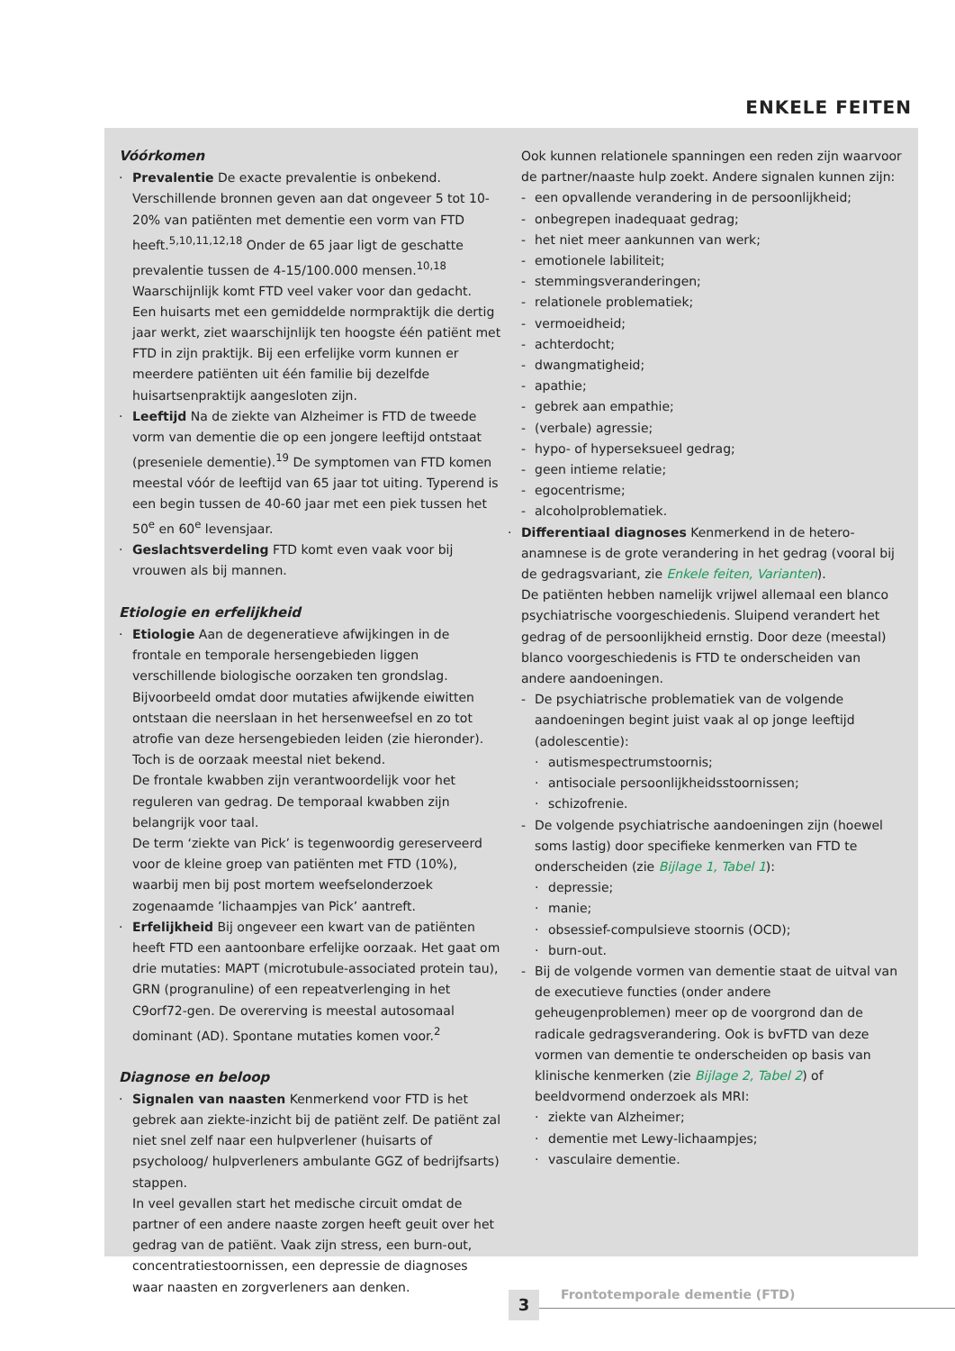ENKELE FEITEN
Vóórkomen
Prevalentie De exacte prevalentie is onbekend. Verschillende bronnen geven aan dat ongeveer 5 tot 10-20% van patiënten met dementie een vorm van FTD heeft.<sup>5,10,11,12,18</sup> Onder de 65 jaar ligt de geschatte prevalentie tussen de 4-15/100.000 mensen.<sup>10,18</sup> Waarschijnlijk komt FTD veel vaker voor dan gedacht.
Een huisarts met een gemiddelde normpraktijk die dertig jaar werkt, ziet waarschijnlijk ten hoogste één patiënt met FTD in zijn praktijk. Bij een erfelijke vorm kunnen er meerdere patiënten uit één familie bij dezelfde huisartsenpraktijk aangesloten zijn.
Leeftijd Na de ziekte van Alzheimer is FTD de tweede vorm van dementie die op een jongere leeftijd ontstaat (preseniele dementie).<sup>19</sup> De symptomen van FTD komen meestal vóór de leeftijd van 65 jaar tot uiting. Typerend is een begin tussen de 40-60 jaar met een piek tussen het 50<sup>e</sup> en 60<sup>e</sup> levensjaar.
Geslachtsverdeling FTD komt even vaak voor bij vrouwen als bij mannen.
Etiologie en erfelijkheid
Etiologie Aan de degeneratieve afwijkingen in de frontale en temporale hersengebieden liggen verschillende biologische oorzaken ten grondslag. Bijvoorbeeld omdat door mutaties afwijkende eiwitten ontstaan die neerslaan in het hersenweefsel en zo tot atrofie van deze hersengebieden leiden (zie hieronder). Toch is de oorzaak meestal niet bekend.
De frontale kwabben zijn verantwoordelijk voor het reguleren van gedrag. De temporaal kwabben zijn belangrijk voor taal.
De term ‘ziekte van Pick’ is tegenwoordig gereserveerd voor de kleine groep van patiënten met FTD (10%), waarbij men bij post mortem weefselonderzoek zogenaamde ’lichaampjes van Pick’ aantreft.
Erfelijkheid Bij ongeveer een kwart van de patiënten heeft FTD een aantoonbare erfelijke oorzaak. Het gaat om drie mutaties: MAPT (microtubule-associated protein tau), GRN (progranuline) of een repeatverlenging in het C9orf72-gen. De overerving is meestal autosomaal dominant (AD). Spontane mutaties komen voor.<sup>2</sup>
Diagnose en beloop
Signalen van naasten Kenmerkend voor FTD is het gebrek aan ziekte-inzicht bij de patiënt zelf. De patiënt zal niet snel zelf naar een hulpverlener (huisarts of psycholoog/ hulpverleners ambulante GGZ of bedrijfsarts) stappen.
In veel gevallen start het medische circuit omdat de partner of een andere naaste zorgen heeft geuit over het gedrag van de patiënt. Vaak zijn stress, een burn-out, concentratiestoornissen, een depressie de diagnoses waar naasten en zorgverleners aan denken.
Ook kunnen relationele spanningen een reden zijn waarvoor de partner/naaste hulp zoekt. Andere signalen kunnen zijn:
een opvallende verandering in de persoonlijkheid;
onbegrepen inadequaat gedrag;
het niet meer aankunnen van werk;
emotionele labiliteit;
stemmingsveranderingen;
relationele problematiek;
vermoeidheid;
achterdocht;
dwangmatigheid;
apathie;
gebrek aan empathie;
(verbale) agressie;
hypo- of hyperseksueel gedrag;
geen intieme relatie;
egocentrisme;
alcoholproblematiek.
Differentiaal diagnoses Kenmerkend in de hetero-anamnese is de grote verandering in het gedrag (vooral bij de gedragsvariant, zie Enkele feiten, Varianten).
De patiënten hebben namelijk vrijwel allemaal een blanco psychiatrische voorgeschiedenis. Sluipend verandert het gedrag of de persoonlijkheid ernstig. Door deze (meestal) blanco voorgeschiedenis is FTD te onderscheiden van andere aandoeningen.
De psychiatrische problematiek van de volgende aandoeningen begint juist vaak al op jonge leeftijd (adolescentie):
autismespectrumstoornis;
antisociale persoonlijkheidsstoornissen;
schizofrenie.
De volgende psychiatrische aandoeningen zijn (hoewel soms lastig) door specifieke kenmerken van FTD te onderscheiden (zie Bijlage 1, Tabel 1):
depressie;
manie;
obsessief-compulsieve stoornis (OCD);
burn-out.
Bij de volgende vormen van dementie staat de uitval van de executieve functies (onder andere geheugenproblemen) meer op de voorgrond dan de radicale gedragsverandering. Ook is bvFTD van deze vormen van dementie te onderscheiden op basis van klinische kenmerken (zie Bijlage 2, Tabel 2) of beeldvormend onderzoek als MRI:
ziekte van Alzheimer;
dementie met Lewy-lichaampjes;
vasculaire dementie.
3 Frontotemporale dementie (FTD)